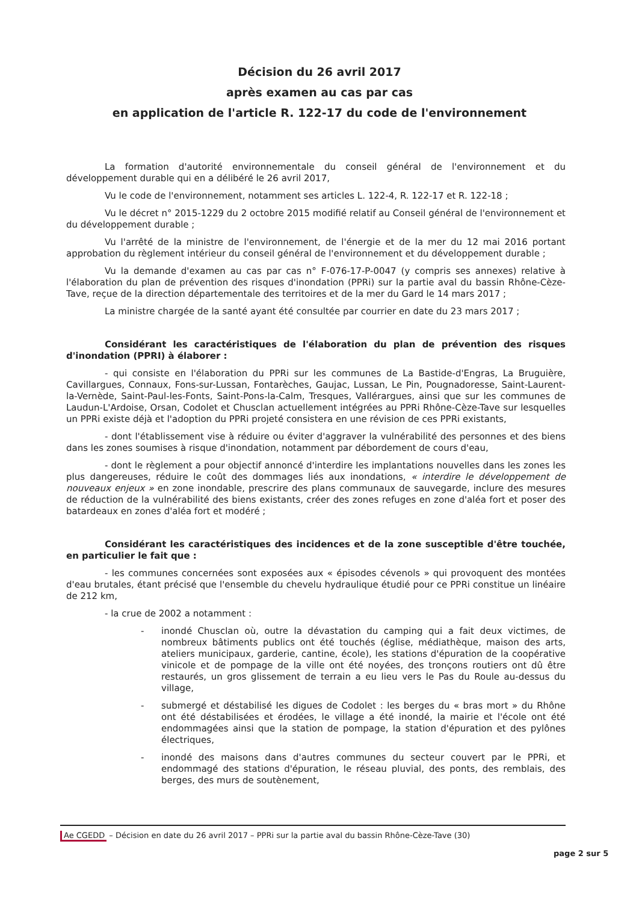Décision du 26 avril 2017
après examen au cas par cas
en application de l'article R. 122-17 du code de l'environnement
La formation d'autorité environnementale du conseil général de l'environnement et du développement durable qui en a délibéré le 26 avril 2017,
Vu le code de l'environnement, notamment ses articles L. 122-4, R. 122-17 et R. 122-18 ;
Vu le décret n° 2015-1229 du 2 octobre 2015 modifié relatif au Conseil général de l'environnement et du développement durable ;
Vu l'arrêté de la ministre de l'environnement, de l'énergie et de la mer du 12 mai 2016 portant approbation du règlement intérieur du conseil général de l'environnement et du développement durable ;
Vu la demande d'examen au cas par cas n° F-076-17-P-0047 (y compris ses annexes) relative à l'élaboration du plan de prévention des risques d'inondation (PPRi) sur la partie aval du bassin Rhône-Cèze-Tave, reçue de la direction départementale des territoires et de la mer du Gard le 14 mars 2017 ;
La ministre chargée de la santé ayant été consultée par courrier en date du 23 mars 2017 ;
Considérant les caractéristiques de l'élaboration du plan de prévention des risques d'inondation (PPRI) à élaborer :
- qui consiste en l'élaboration du PPRi sur les communes de La Bastide-d'Engras, La Bruguière, Cavillargues, Connaux, Fons-sur-Lussan, Fontarèches, Gaujac, Lussan, Le Pin, Pougnadoresse, Saint-Laurent-la-Vernède, Saint-Paul-les-Fonts, Saint-Pons-la-Calm, Tresques, Vallérargues, ainsi que sur les communes de Laudun-L'Ardoise, Orsan, Codolet et Chusclan actuellement intégrées au PPRi Rhône-Cèze-Tave sur lesquelles un PPRi existe déjà et l'adoption du PPRi projeté consistera en une révision de ces PPRi existants,
- dont l'établissement vise à réduire ou éviter d'aggraver la vulnérabilité des personnes et des biens dans les zones soumises à risque d'inondation, notamment par débordement de cours d'eau,
- dont le règlement a pour objectif annoncé d'interdire les implantations nouvelles dans les zones les plus dangereuses, réduire le coût des dommages liés aux inondations, « interdire le développement de nouveaux enjeux » en zone inondable, prescrire des plans communaux de sauvegarde, inclure des mesures de réduction de la vulnérabilité des biens existants, créer des zones refuges en zone d'aléa fort et poser des batardeaux en zones d'aléa fort et modéré ;
Considérant les caractéristiques des incidences et de la zone susceptible d'être touchée, en particulier le fait que :
- les communes concernées sont exposées aux « épisodes cévenols » qui provoquent des montées d'eau brutales, étant précisé que l'ensemble du chevelu hydraulique étudié pour ce PPRi constitue un linéaire de 212 km,
- la crue de 2002 a notamment :
- inondé Chusclan où, outre la dévastation du camping qui a fait deux victimes, de nombreux bâtiments publics ont été touchés (église, médiathèque, maison des arts, ateliers municipaux, garderie, cantine, école), les stations d'épuration de la coopérative vinicole et de pompage de la ville ont été noyées, des tronçons routiers ont dû être restaurés, un gros glissement de terrain a eu lieu vers le Pas du Roule au-dessus du village,
- submergé et déstabilisé les digues de Codolet : les berges du « bras mort » du Rhône ont été déstabilisées et érodées, le village a été inondé, la mairie et l'école ont été endommagées ainsi que la station de pompage, la station d'épuration et des pylônes électriques,
- inondé des maisons dans d'autres communes du secteur couvert par le PPRi, et endommagé des stations d'épuration, le réseau pluvial, des ponts, des remblais, des berges, des murs de soutènement,
Ae CGEDD – Décision en date du 26 avril 2017 – PPRi sur la partie aval du bassin Rhône-Cèze-Tave (30)
page 2 sur 5